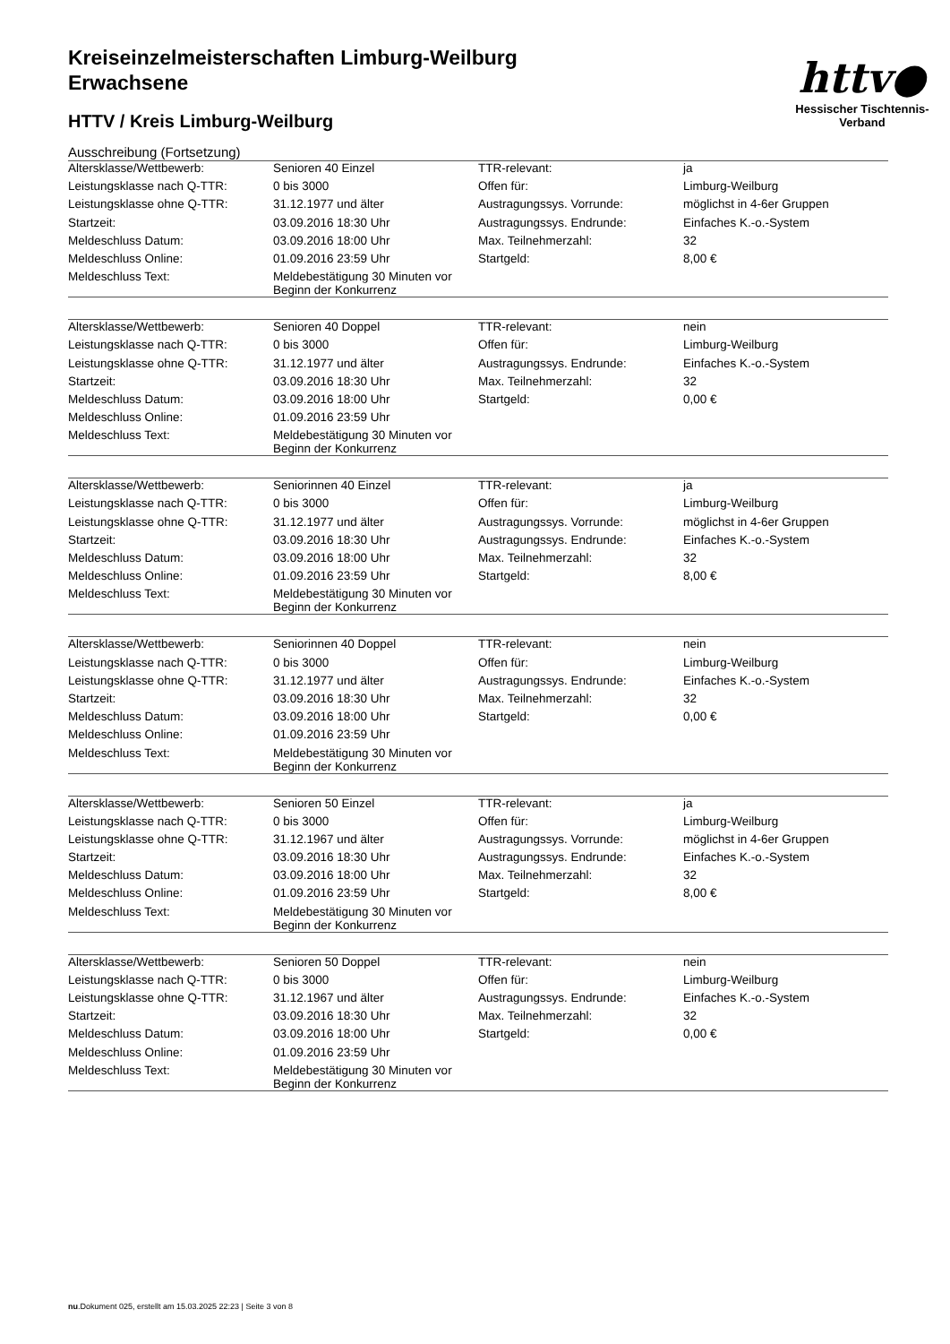Kreiseinzelmeisterschaften Limburg-Weilburg
Erwachsene
HTTV / Kreis Limburg-Weilburg
Ausschreibung (Fortsetzung)
httv●
Hessischer Tischtennis-Verband
| Altersklasse/Wettbewerb: | Senioren 40 Einzel | TTR-relevant: | ja |
| Leistungsklasse nach Q-TTR: | 0 bis 3000 | Offen für: | Limburg-Weilburg |
| Leistungsklasse ohne Q-TTR: | 31.12.1977 und älter | Austragungssys. Vorrunde: | möglichst in 4-6er Gruppen |
| Startzeit: | 03.09.2016 18:30 Uhr | Austragungssys. Endrunde: | Einfaches K.-o.-System |
| Meldeschluss Datum: | 03.09.2016 18:00 Uhr | Max. Teilnehmerzahl: | 32 |
| Meldeschluss Online: | 01.09.2016 23:59 Uhr | Startgeld: | 8,00 € |
| Meldeschluss Text: | Meldebestätigung 30 Minuten vor Beginn der Konkurrenz | | |
| Altersklasse/Wettbewerb: | Senioren 40 Doppel | TTR-relevant: | nein |
| Leistungsklasse nach Q-TTR: | 0 bis 3000 | Offen für: | Limburg-Weilburg |
| Leistungsklasse ohne Q-TTR: | 31.12.1977 und älter | Austragungssys. Endrunde: | Einfaches K.-o.-System |
| Startzeit: | 03.09.2016 18:30 Uhr | Max. Teilnehmerzahl: | 32 |
| Meldeschluss Datum: | 03.09.2016 18:00 Uhr | Startgeld: | 0,00 € |
| Meldeschluss Online: | 01.09.2016 23:59 Uhr | | |
| Meldeschluss Text: | Meldebestätigung 30 Minuten vor Beginn der Konkurrenz | | |
| Altersklasse/Wettbewerb: | Seniorinnen 40 Einzel | TTR-relevant: | ja |
| Leistungsklasse nach Q-TTR: | 0 bis 3000 | Offen für: | Limburg-Weilburg |
| Leistungsklasse ohne Q-TTR: | 31.12.1977 und älter | Austragungssys. Vorrunde: | möglichst in 4-6er Gruppen |
| Startzeit: | 03.09.2016 18:30 Uhr | Austragungssys. Endrunde: | Einfaches K.-o.-System |
| Meldeschluss Datum: | 03.09.2016 18:00 Uhr | Max. Teilnehmerzahl: | 32 |
| Meldeschluss Online: | 01.09.2016 23:59 Uhr | Startgeld: | 8,00 € |
| Meldeschluss Text: | Meldebestätigung 30 Minuten vor Beginn der Konkurrenz | | |
| Altersklasse/Wettbewerb: | Seniorinnen 40 Doppel | TTR-relevant: | nein |
| Leistungsklasse nach Q-TTR: | 0 bis 3000 | Offen für: | Limburg-Weilburg |
| Leistungsklasse ohne Q-TTR: | 31.12.1977 und älter | Austragungssys. Endrunde: | Einfaches K.-o.-System |
| Startzeit: | 03.09.2016 18:30 Uhr | Max. Teilnehmerzahl: | 32 |
| Meldeschluss Datum: | 03.09.2016 18:00 Uhr | Startgeld: | 0,00 € |
| Meldeschluss Online: | 01.09.2016 23:59 Uhr | | |
| Meldeschluss Text: | Meldebestätigung 30 Minuten vor Beginn der Konkurrenz | | |
| Altersklasse/Wettbewerb: | Senioren 50 Einzel | TTR-relevant: | ja |
| Leistungsklasse nach Q-TTR: | 0 bis 3000 | Offen für: | Limburg-Weilburg |
| Leistungsklasse ohne Q-TTR: | 31.12.1967 und älter | Austragungssys. Vorrunde: | möglichst in 4-6er Gruppen |
| Startzeit: | 03.09.2016 18:30 Uhr | Austragungssys. Endrunde: | Einfaches K.-o.-System |
| Meldeschluss Datum: | 03.09.2016 18:00 Uhr | Max. Teilnehmerzahl: | 32 |
| Meldeschluss Online: | 01.09.2016 23:59 Uhr | Startgeld: | 8,00 € |
| Meldeschluss Text: | Meldebestätigung 30 Minuten vor Beginn der Konkurrenz | | |
| Altersklasse/Wettbewerb: | Senioren 50 Doppel | TTR-relevant: | nein |
| Leistungsklasse nach Q-TTR: | 0 bis 3000 | Offen für: | Limburg-Weilburg |
| Leistungsklasse ohne Q-TTR: | 31.12.1967 und älter | Austragungssys. Endrunde: | Einfaches K.-o.-System |
| Startzeit: | 03.09.2016 18:30 Uhr | Max. Teilnehmerzahl: | 32 |
| Meldeschluss Datum: | 03.09.2016 18:00 Uhr | Startgeld: | 0,00 € |
| Meldeschluss Online: | 01.09.2016 23:59 Uhr | | |
| Meldeschluss Text: | Meldebestätigung 30 Minuten vor Beginn der Konkurrenz | | |
nu.Dokument 025, erstellt am 15.03.2025 22:23 | Seite 3 von 8